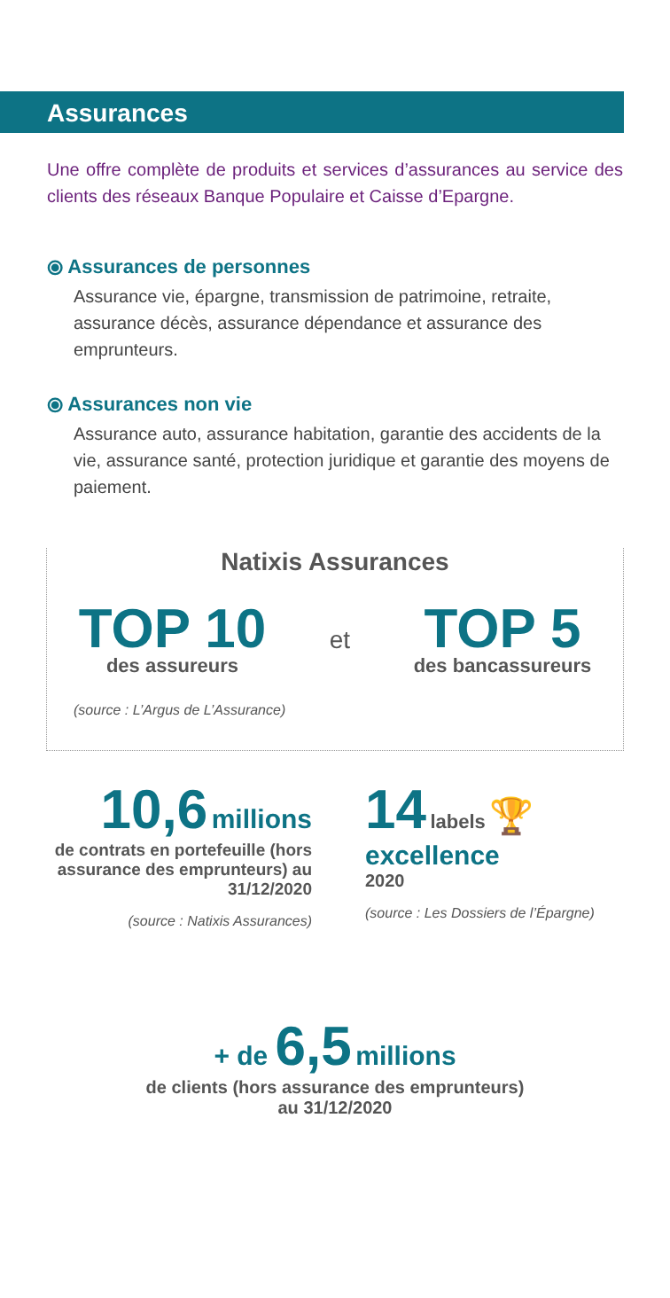Assurances
Une offre complète de produits et services d’assurances au service des clients des réseaux Banque Populaire et Caisse d’Epargne.
⦿ Assurances de personnes
Assurance vie, épargne, transmission de patrimoine, retraite, assurance décès, assurance dépendance et assurance des emprunteurs.
⦿ Assurances non vie
Assurance auto, assurance habitation, garantie des accidents de la vie, assurance santé, protection juridique et garantie des moyens de paiement.
Natixis Assurances
TOP 10
des assureurs
et
TOP 5
des bancassureurs
(source : L’Argus de L’Assurance)
10,6 millions
de contrats en portefeuille (hors assurance des emprunteurs) au 31/12/2020
(source : Natixis Assurances)
14 labels 🏆
excellence
2020
(source : Les Dossiers de l’Épargne)
+ de 6,5 millions
de clients (hors assurance des emprunteurs)
au 31/12/2020